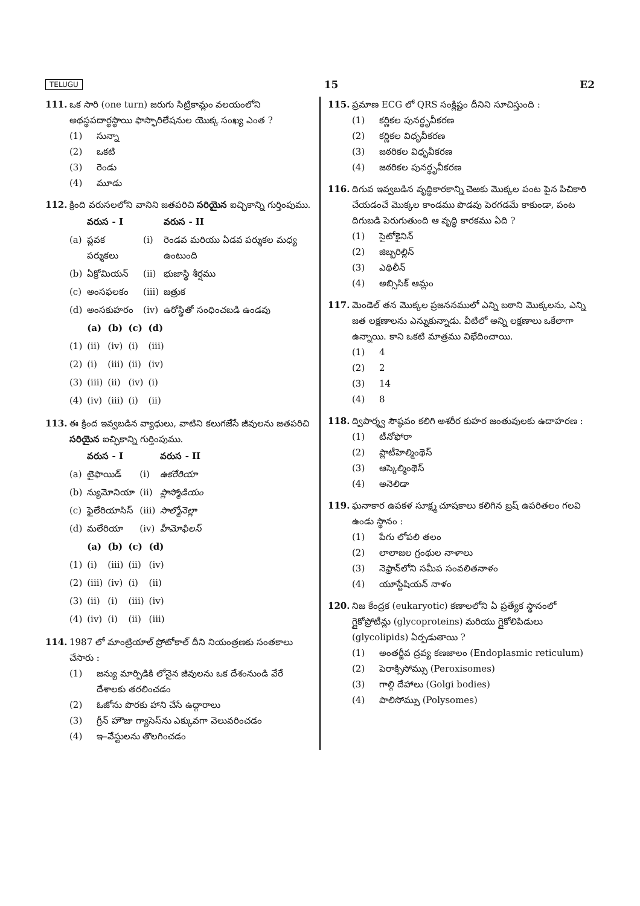TELUGU 15 E2
111. ఒక సారి (one turn) జరుగు సిట్రికామ్లం వలయంలోని అథస్థపదార్థస్థాయి ఫాస్ఫారిలేషనుల యొక్క సంఖ్య ఎంత ?
(1) సున్నా
(2) ఒకటి
(3) రెండు
(4) మూడు
112. క్రింది వరుసలలోని వానిని జతపరిచి సరియైన ఐచ్ఛికాన్ని గుర్తింపుము.
| | వరుస - I | | వరుస - II |
| --- | --- | --- | --- |
| (a) | ప్లవక పర్శుకలు | (i) | రెండవ మరియు ఏడవ పర్శుకల మధ్య ఉంటుంది |
| (b) | ఏక్రోమియన్ | (ii) | భుజాస్థి శీర్షము |
| (c) | అంసఫలకం | (iii) | జత్రుక |
| (d) | అంసకుహరం | (iv) | ఉరోస్థితో సంధించబడి ఉండవు |
| | (a) | (b) | (c) | (d) |
| --- | --- | --- | --- | --- |
| (1) | (ii) | (iv) | (i) | (iii) |
| (2) | (i) | (iii) | (ii) | (iv) |
| (3) | (iii) | (ii) | (iv) | (i) |
| (4) | (iv) | (iii) | (i) | (ii) |
113. ఈ క్రింద ఇవ్వబడిన వ్యాధులు, వాటిని కలుగజేసే జీవులను జతపరిచి సరియైన ఐచ్ఛికాన్ని గుర్తింపుము.
| | వరుస - I | | వరుస - II |
| --- | --- | --- | --- |
| (a) | టైఫాయిడ్ | (i) | ఉకరేరియా |
| (b) | న్యుమోనియా | (ii) | ప్లాస్మోడియం |
| (c) | ఫైలేరియాసిస్ | (iii) | సాల్మోనెల్లా |
| (d) | మలేరియా | (iv) | హీమోఫిలస్ |
| | (a) | (b) | (c) | (d) |
| --- | --- | --- | --- | --- |
| (1) | (i) | (iii) | (ii) | (iv) |
| (2) | (iii) | (iv) | (i) | (ii) |
| (3) | (ii) | (i) | (iii) | (iv) |
| (4) | (iv) | (i) | (ii) | (iii) |
114. 1987 లో మాంట్రియాల్ ప్రోటోకాల్ దీని నియంత్రణకు సంతకాలు చేసారు :
(1) జన్యు మార్పిడికి లోనైన జీవులను ఒక దేశంనుండి వేరే దేశాలకు తరలించడం
(2) ఓజోను పొరకు హాని చేసే ఉద్గారాలు
(3) గ్రీన్ హౌజు గ్యాసెస్‌ను ఎక్కువగా వెలువరించడం
(4) ఇ–వేస్టులను తొలగించడం
115. ప్రమాణ ECG లో QRS సంక్లిష్టం దీనిని సూచిస్తుంది :
(1) కర్ణికల పునర్ధృవీకరణ
(2) కర్ణికల విధృవీకరణ
(3) జఠరికల విధృవీకరణ
(4) జఠరికల పునర్ధృవీకరణ
116. దిగువ ఇవ్వబడిన వృద్ధికారకాన్ని చెఱకు మొక్కల పంట పైన పిచికారి చేయడంచే మొక్కల కాండము పొడవు పెరగడమే కాకుండా, పంట దిగుబడి పెరుగుతుంది ఆ వృద్ధి కారకము ఏది ?
(1) సైటోకైనిన్
(2) జిబ్బరిల్లిన్
(3) ఎథిలీన్
(4) అబ్సిసిక్ ఆమ్లం
117. మెండెల్ తన మొక్కల ప్రజననములో ఎన్ని బఠాని మొక్కలను, ఎన్ని జత లక్షణాలను ఎన్నుకున్నాడు. వీటిలో అన్ని లక్షణాలు ఒకేలాగా ఉన్నాయి. కాని ఒకటి మాత్రము విభేదించాయి.
(1) 4
(2) 2
(3) 14
(4) 8
118. ద్విపార్శ్వ సౌష్ఠవం కలిగి అశరీర కుహర జంతువులకు ఉదాహరణ :
(1) టీనోఫోరా
(2) ప్లాటీహెల్మింథెస్
(3) ఆస్కెల్మింథెస్
(4) అనెలిడా
119. ఘనాకార ఉపకళ సూక్ష్మ చూషకాలు కలిగిన బ్రష్ ఉపరితలం గలవి ఉండు స్థానం :
(1) పేగు లోపలి తలం
(2) లాలాజల గ్రంథుల నాళాలు
(3) నెఫ్రాన్‌లోని సమీప సంవలితనాళం
(4) యూస్టేషియన్ నాళం
120. నిజ కేంద్రక (eukaryotic) కణాలలోని ఏ ప్రత్యేక స్థానంలో గ్లైకోప్రోటీన్లు (glycoproteins) మరియు గ్లైకోలిపిడులు (glycolipids) ఏర్పడుతాయి ?
(1) అంతర్జీవ ద్రవ్య కణజాలం (Endoplasmic reticulum)
(2) పెరాక్సిసోమ్సు (Peroxisomes)
(3) గాల్గి దేహాలు (Golgi bodies)
(4) పాలిసోమ్సు (Polysomes)